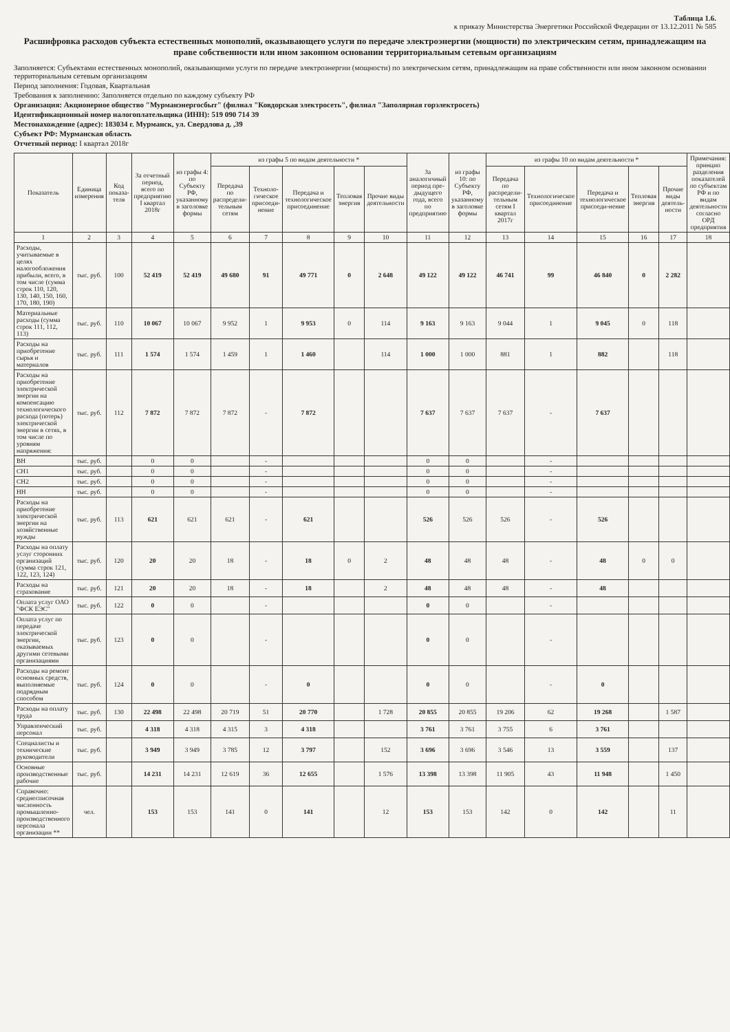Таблица 1.6.
к приказу Министерства Энергетики Российской Федерации от 13.12.2011 № 585
Расшифровка расходов субъекта естественных монополий, оказывающего услуги по передаче электроэнергии (мощности) по электрическим сетям, принадлежащим на праве собственности или ином законном основании территориальным сетевым организациям
Заполняется: Субъектами естественных монополий, оказывающими услуги по передаче электроэнергии (мощности) по электрическим сетям, принадлежащим на праве собственности или ином законном основании территориальным сетевым организациям
Период заполнения: Годовая, Квартальная
Требования к заполнению: Заполняется отдельно по каждому субъекту РФ
Организация: Акционерное общество "Мурманэнергосбыт" (филиал "Ковдорская электросеть", филиал "Заполярная горэлектросеть)
Идентификационный номер налогоплательщика (ИНН): 519 090 714 39
Местонахождение (адрес): 183034 г. Мурманск, ул. Свердлова д. ,39
Субъект РФ: Мурманская область
Отчетный период: I квартал 2018г
| Показатель | Единица измерения | Код показа-теля | За отчетный период, всего по предприятию I квартал 2018г | из графы 4: по Субъекту РФ, указанному в заголовке формы | из графы 5 по видам деятельности * | | | | | За аналогичный период пре-дыдущего года, всего по предприятию | из графы 10: по Субъекту РФ, указанному в заголовке формы | из графы 10 по видам деятельности * | | | | | Примечания: принцип разделения показателей по субъектам РФ и по видам деятельности согласно ОРД предприятия |
| --- | --- | --- | --- | --- | --- | --- | --- | --- | --- | --- | --- | --- | --- | --- | --- | --- | --- |
| | | | | | Передача по распредели-тельным сетям | Техноло-гическое присоеди-нение | Передача и технологическое присоединение | Тепловая энергия | Прочие виды деятельности | | | Передача по распредели-тельным сетям I квартал 2017г | Технологическое присоединение | Передача и технологическое присоеди-нение | Тепловая энергия | Прочие виды деятель-ности | |
| 1 | 2 | 3 | 4 | 5 | 6 | 7 | 8 | 9 | 10 | 11 | 12 | 13 | 14 | 15 | 16 | 17 | 18 |
| Расходы, учитываемые в целях налогообложения прибыли, всего, в том числе (сумма строк 110, 120, 130, 140, 150, 160, 170, 180, 190) | тыс. руб. | 100 | 52 419 | 52 419 | 49 680 | 91 | 49 771 | 0 | 2 648 | 49 122 | 49 122 | 46 741 | 99 | 46 840 | 0 | 2 282 | |
| Материальные расходы (сумма строк 111, 112, 113) | тыс. руб. | 110 | 10 067 | 10 067 | 9 952 | 1 | 9 953 | 0 | 114 | 9 163 | 9 163 | 9 044 | 1 | 9 045 | 0 | 118 | |
| Расходы на приобретение сырья и материалов | тыс. руб. | 111 | 1 574 | 1 574 | 1 459 | 1 | 1 460 | | 114 | 1 000 | 1 000 | 881 | 1 | 882 | | 118 | |
| Расходы на приобретение электрической энергии на компенсацию технологического расхода (потерь) электрической энергии в сетях, в том числе по уровням напряжения: | тыс. руб. | 112 | 7 872 | 7 872 | 7 872 | - | 7 872 | | | 7 637 | 7 637 | 7 637 | - | 7 637 | | | |
| ВН | тыс. руб. | | 0 | 0 | | - | | | | 0 | 0 | | - | | | | |
| СН1 | тыс. руб. | | 0 | 0 | | - | | | | 0 | 0 | | - | | | | |
| СН2 | тыс. руб. | | 0 | 0 | | - | | | | 0 | 0 | | - | | | | |
| НН | тыс. руб. | | 0 | 0 | | - | | | | 0 | 0 | | - | | | | |
| Расходы на приобретение электрической энергии на хозяйственные нужды | тыс. руб. | 113 | 621 | 621 | 621 | - | 621 | | | 526 | 526 | 526 | - | 526 | | | |
| Расходы на оплату услуг сторонних организаций (сумма строк 121, 122, 123, 124) | тыс. руб. | 120 | 20 | 20 | 18 | - | 18 | 0 | 2 | 48 | 48 | 48 | - | 48 | 0 | 0 | |
| Расходы на страхование | тыс. руб. | 121 | 20 | 20 | 18 | - | 18 | | 2 | 48 | 48 | 48 | - | 48 | | | |
| Оплата услуг ОАО "ФСК ЕЭС" | тыс. руб. | 122 | 0 | 0 | | - | | | | 0 | 0 | | - | | | | |
| Оплата услуг по передаче электрической энергии, оказываемых другими сетевыми организациями | тыс. руб. | 123 | 0 | 0 | | - | | | | 0 | 0 | | - | | | | |
| Расходы на ремонт основных средств, выполняемые подрядным способом | тыс. руб. | 124 | 0 | 0 | | - | 0 | | | 0 | 0 | | - | 0 | | | |
| Расходы на оплату труда | тыс. руб. | 130 | 22 498 | 22 498 | 20 719 | 51 | 20 770 | | 1 728 | 20 855 | 20 855 | 19 206 | 62 | 19 268 | | 1 587 | |
| Управленческий персонал | тыс. руб. | | 4 318 | 4 318 | 4 315 | 3 | 4 318 | | | 3 761 | 3 761 | 3 755 | 6 | 3 761 | | | |
| Специалисты и технические руководители | тыс. руб. | | 3 949 | 3 949 | 3 785 | 12 | 3 797 | | 152 | 3 696 | 3 696 | 3 546 | 13 | 3 559 | | 137 | |
| Основные производственные рабочие | тыс. руб. | | 14 231 | 14 231 | 12 619 | 36 | 12 655 | | 1 576 | 13 398 | 13 398 | 11 905 | 43 | 11 948 | | 1 450 | |
| Справочно: среднесписочная численность промышленно-производственного персонала организации ** | чел. | | 153 | 153 | 141 | 0 | 141 | | 12 | 153 | 153 | 142 | 0 | 142 | | 11 | |